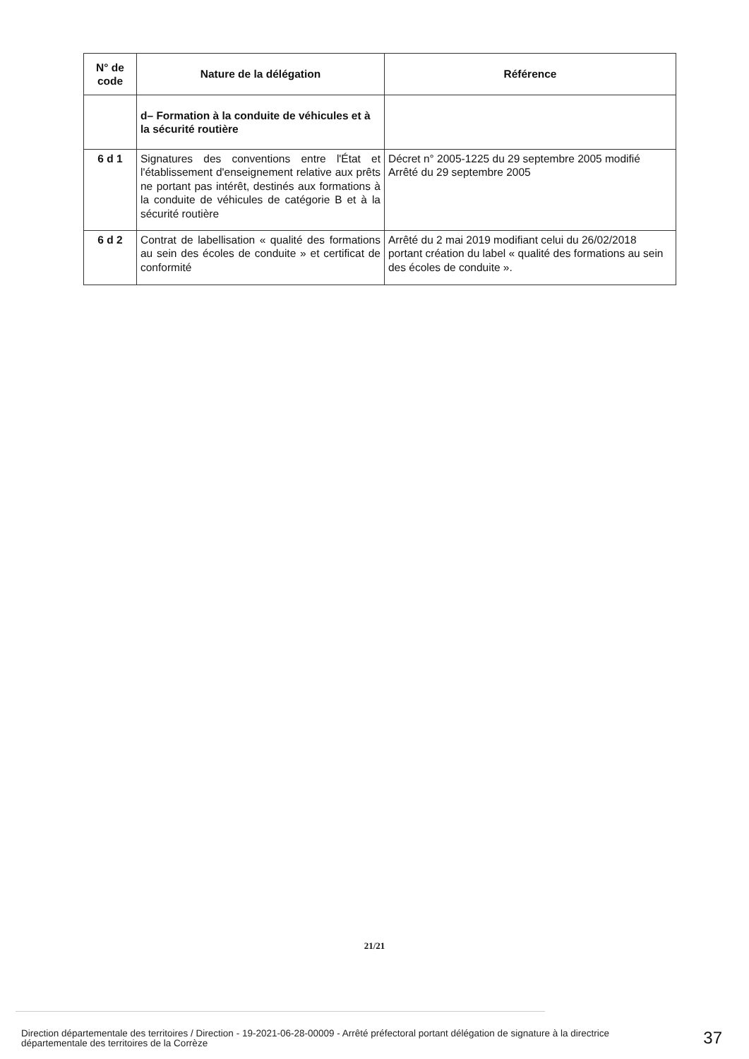| N° de code | Nature de la délégation | Référence |
| --- | --- | --- |
| | d– Formation à la conduite de véhicules et à la sécurité routière | |
| 6 d 1 | Signatures des conventions entre l'État et l'établissement d'enseignement relative aux prêts ne portant pas intérêt, destinés aux formations à la conduite de véhicules de catégorie B et à la sécurité routière | Décret n° 2005-1225 du 29 septembre 2005 modifié Arrêté du 29 septembre 2005 |
| 6 d 2 | Contrat de labellisation « qualité des formations au sein des écoles de conduite » et certificat de conformité | Arrêté du 2 mai 2019 modifiant celui du 26/02/2018 portant création du label « qualité des formations au sein des écoles de conduite ». |
21/21
Direction départementale des territoires / Direction - 19-2021-06-28-00009 - Arrêté préfectoral portant délégation de signature à la directrice départementale des territoires de la Corrèze
37